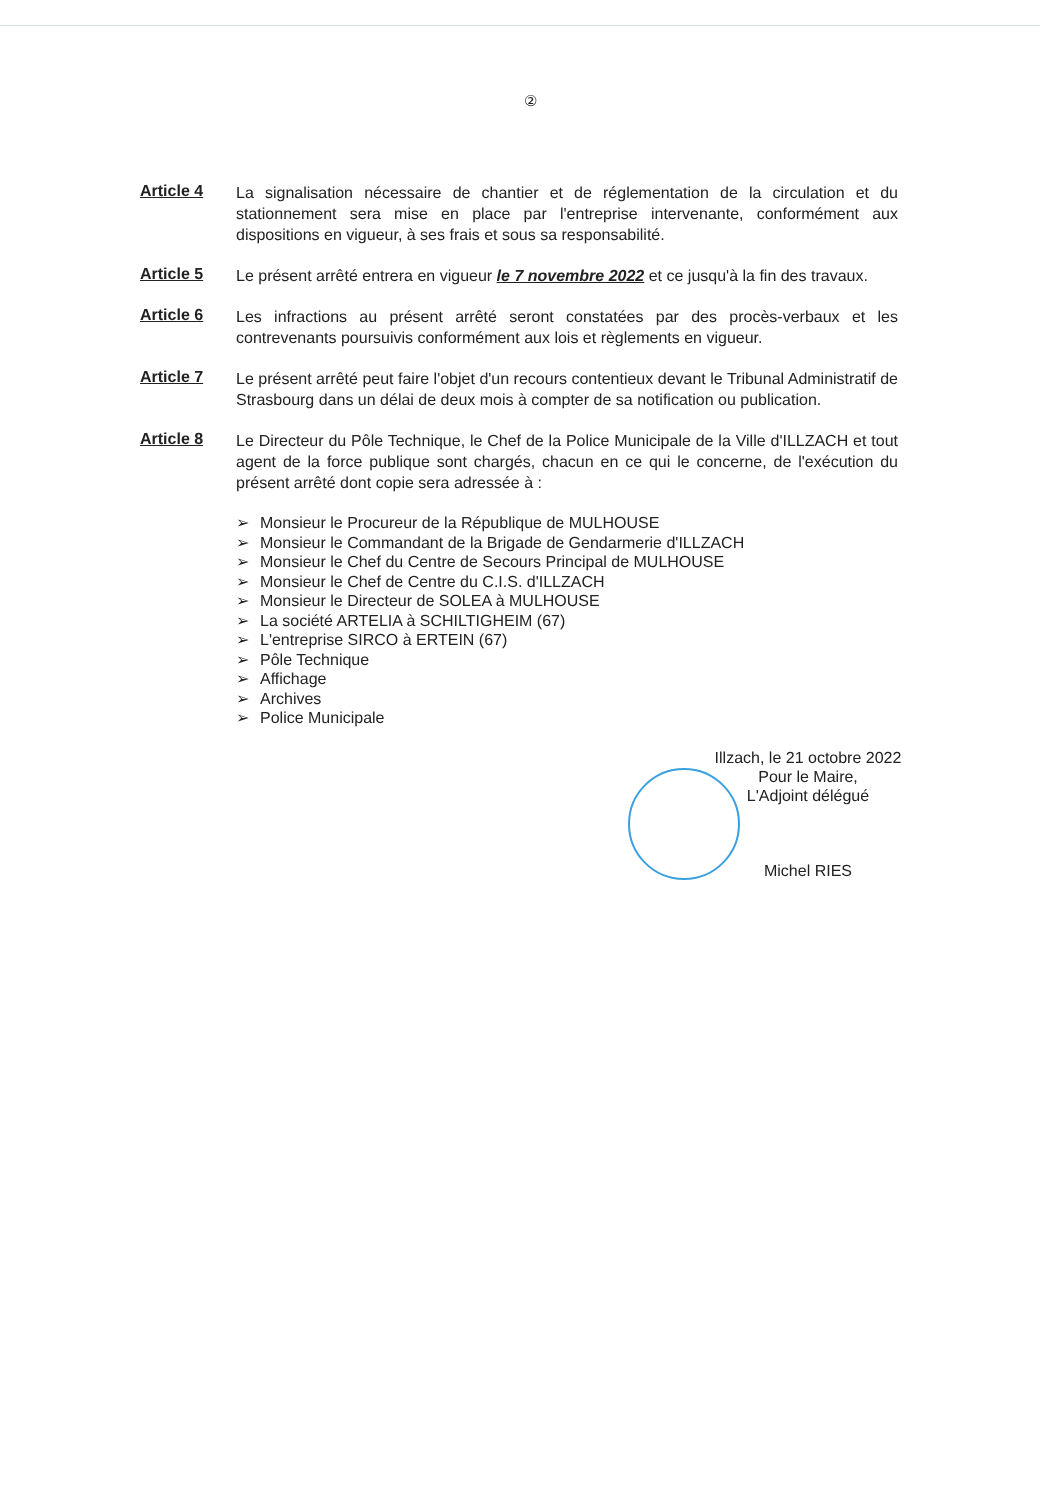②
Article 4
La signalisation nécessaire de chantier et de réglementation de la circulation et du stationnement sera mise en place par l'entreprise intervenante, conformément aux dispositions en vigueur, à ses frais et sous sa responsabilité.
Article 5
Le présent arrêté entrera en vigueur le 7 novembre 2022 et ce jusqu'à la fin des travaux.
Article 6
Les infractions au présent arrêté seront constatées par des procès-verbaux et les contrevenants poursuivis conformément aux lois et règlements en vigueur.
Article 7
Le présent arrêté peut faire l'objet d'un recours contentieux devant le Tribunal Administratif de Strasbourg dans un délai de deux mois à compter de sa notification ou publication.
Article 8
Le Directeur du Pôle Technique, le Chef de la Police Municipale de la Ville d'ILLZACH et tout agent de la force publique sont chargés, chacun en ce qui le concerne, de l'exécution du présent arrêté dont copie sera adressée à :
➢ Monsieur le Procureur de la République de MULHOUSE
➢ Monsieur le Commandant de la Brigade de Gendarmerie d'ILLZACH
➢ Monsieur le Chef du Centre de Secours Principal de MULHOUSE
➢ Monsieur le Chef de Centre du C.I.S. d'ILLZACH
➢ Monsieur le Directeur de SOLEA à MULHOUSE
➢ La société ARTELIA à SCHILTIGHEIM (67)
➢ L'entreprise SIRCO à ERTEIN (67)
➢ Pôle Technique
➢ Affichage
➢ Archives
➢ Police Municipale
Illzach, le 21 octobre 2022
Pour le Maire,
L'Adjoint délégué
Michel RIES